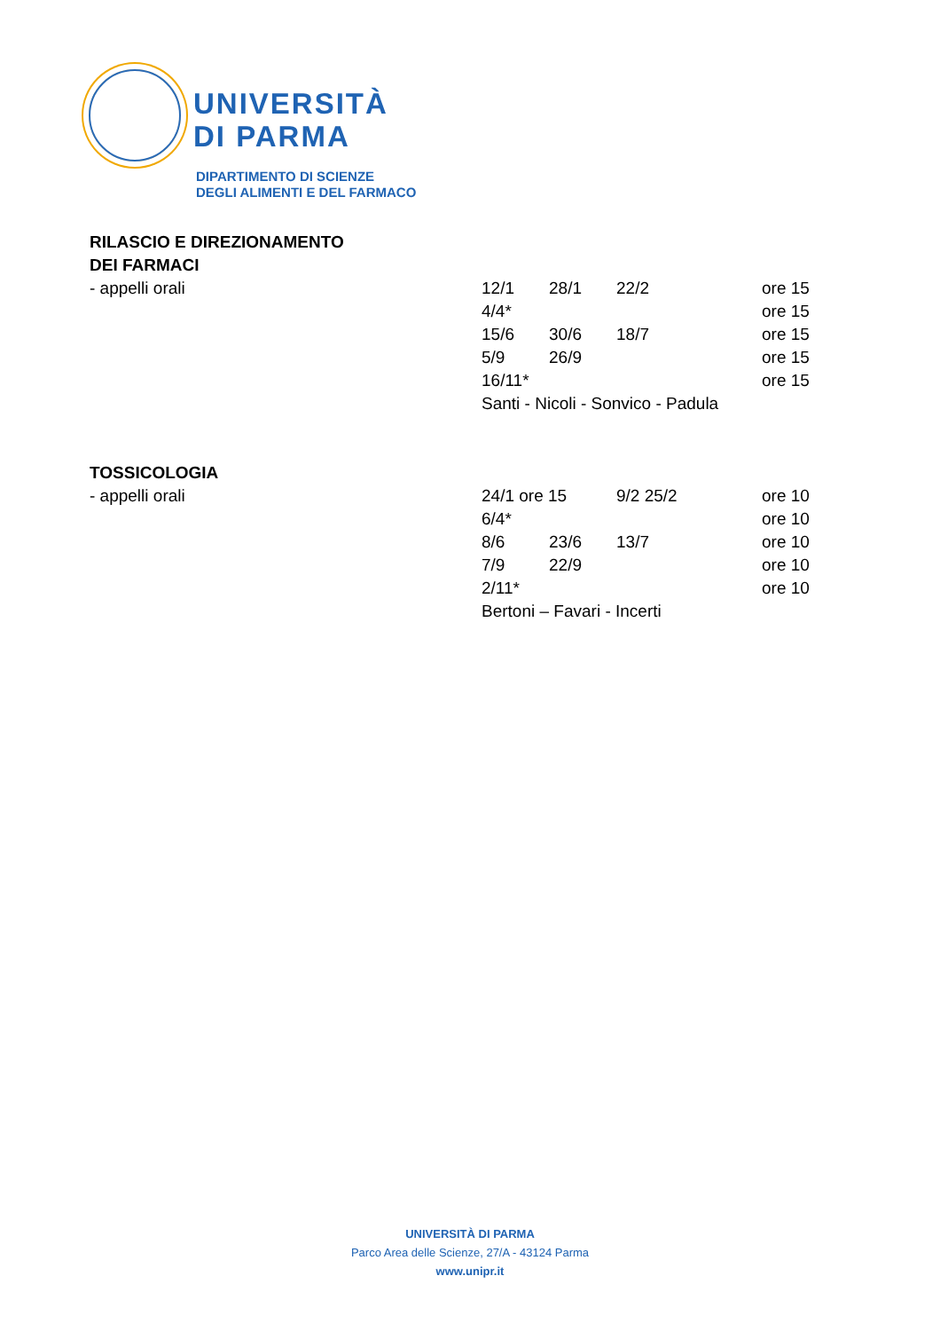UNIVERSITÀ
DI PARMA
DIPARTIMENTO DI SCIENZE
DEGLI ALIMENTI E DEL FARMACO
| RILASCIO E DIREZIONAMENTO | | | | |
| DEI FARMACI | | | | |
| - appelli orali | 12/1 | 28/1 | 22/2 | ore 15 |
| | 4/4* | | | ore 15 |
| | 15/6 | 30/6 | 18/7 | ore 15 |
| | 5/9 | 26/9 | | ore 15 |
| | 16/11* | | | ore 15 |
| | Santi - Nicoli - Sonvico - Padula | | | |
| TOSSICOLOGIA | | | | |
| - appelli orali | 24/1 ore 15 | | 9/2 25/2 | ore 10 |
| | 6/4* | | | ore 10 |
| | 8/6 | 23/6 | 13/7 | ore 10 |
| | 7/9 | 22/9 | | ore 10 |
| | 2/11* | | | ore 10 |
| | Bertoni – Favari - Incerti | | | |
UNIVERSITÀ DI PARMA
Parco Area delle Scienze, 27/A - 43124 Parma
www.unipr.it